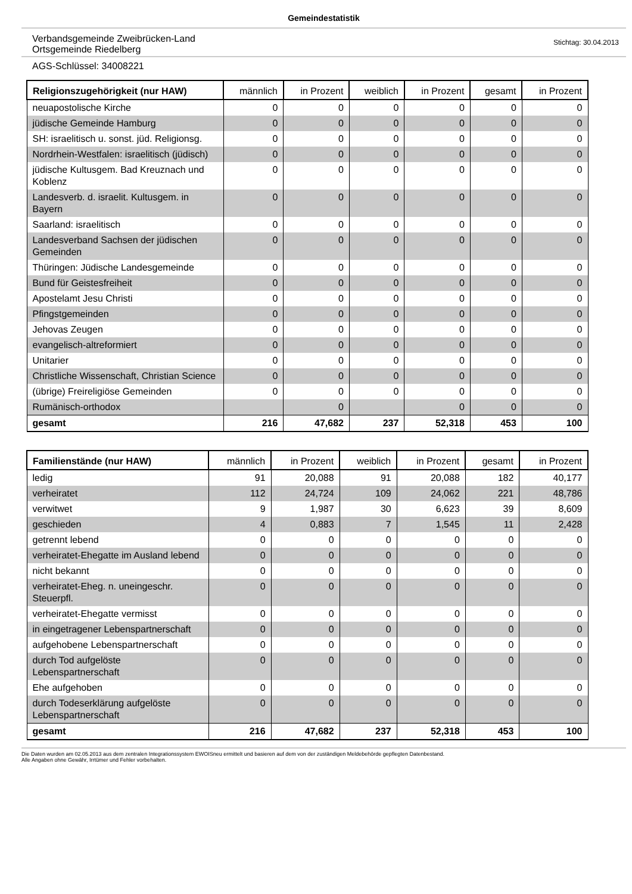Gemeindestatistik
Verbandsgemeinde Zweibrücken-Land
Ortsgemeinde Riedelberg
Stichtag: 30.04.2013
AGS-Schlüssel: 34008221
| Religionszugehörigkeit (nur HAW) | männlich | in Prozent | weiblich | in Prozent | gesamt | in Prozent |
| --- | --- | --- | --- | --- | --- | --- |
| neuapostolische Kirche | 0 | 0 | 0 | 0 | 0 | 0 |
| jüdische Gemeinde Hamburg | 0 | 0 | 0 | 0 | 0 | 0 |
| SH: israelitisch u. sonst. jüd. Religionsg. | 0 | 0 | 0 | 0 | 0 | 0 |
| Nordrhein-Westfalen: israelitisch (jüdisch) | 0 | 0 | 0 | 0 | 0 | 0 |
| jüdische Kultusgem. Bad Kreuznach und Koblenz | 0 | 0 | 0 | 0 | 0 | 0 |
| Landesverb. d. israelit. Kultusgem. in Bayern | 0 | 0 | 0 | 0 | 0 | 0 |
| Saarland: israelitisch | 0 | 0 | 0 | 0 | 0 | 0 |
| Landesverband Sachsen der jüdischen Gemeinden | 0 | 0 | 0 | 0 | 0 | 0 |
| Thüringen: Jüdische Landesgemeinde | 0 | 0 | 0 | 0 | 0 | 0 |
| Bund für Geistesfreiheit | 0 | 0 | 0 | 0 | 0 | 0 |
| Apostelamt Jesu Christi | 0 | 0 | 0 | 0 | 0 | 0 |
| Pfingstgemeinden | 0 | 0 | 0 | 0 | 0 | 0 |
| Jehovas Zeugen | 0 | 0 | 0 | 0 | 0 | 0 |
| evangelisch-altreformiert | 0 | 0 | 0 | 0 | 0 | 0 |
| Unitarier | 0 | 0 | 0 | 0 | 0 | 0 |
| Christliche Wissenschaft, Christian Science | 0 | 0 | 0 | 0 | 0 | 0 |
| (übrige) Freireligiöse Gemeinden | 0 | 0 | 0 | 0 | 0 | 0 |
| Rumänisch-orthodox | | 0 | | 0 | 0 | 0 |
| gesamt | 216 | 47,682 | 237 | 52,318 | 453 | 100 |
| Familienstände (nur HAW) | männlich | in Prozent | weiblich | in Prozent | gesamt | in Prozent |
| --- | --- | --- | --- | --- | --- | --- |
| ledig | 91 | 20,088 | 91 | 20,088 | 182 | 40,177 |
| verheiratet | 112 | 24,724 | 109 | 24,062 | 221 | 48,786 |
| verwitwet | 9 | 1,987 | 30 | 6,623 | 39 | 8,609 |
| geschieden | 4 | 0,883 | 7 | 1,545 | 11 | 2,428 |
| getrennt lebend | 0 | 0 | 0 | 0 | 0 | 0 |
| verheiratet-Ehegatte im Ausland lebend | 0 | 0 | 0 | 0 | 0 | 0 |
| nicht bekannt | 0 | 0 | 0 | 0 | 0 | 0 |
| verheiratet-Eheg. n. uneingeschr. Steuerpfl. | 0 | 0 | 0 | 0 | 0 | 0 |
| verheiratet-Ehegatte vermisst | 0 | 0 | 0 | 0 | 0 | 0 |
| in eingetragener Lebenspartnerschaft | 0 | 0 | 0 | 0 | 0 | 0 |
| aufgehobene Lebenspartnerschaft | 0 | 0 | 0 | 0 | 0 | 0 |
| durch Tod aufgelöste Lebenspartnerschaft | 0 | 0 | 0 | 0 | 0 | 0 |
| Ehe aufgehoben | 0 | 0 | 0 | 0 | 0 | 0 |
| durch Todeserklärung aufgelöste Lebenspartnerschaft | 0 | 0 | 0 | 0 | 0 | 0 |
| gesamt | 216 | 47,682 | 237 | 52,318 | 453 | 100 |
Die Daten wurden am 02.05.2013 aus dem zentralen Integrationssystem EWOISneu ermittelt und basieren auf dem von der zuständigen Meldebehörde gepflegten Datenbestand.
Alle Angaben ohne Gewähr, Irrtümer und Fehler vorbehalten.